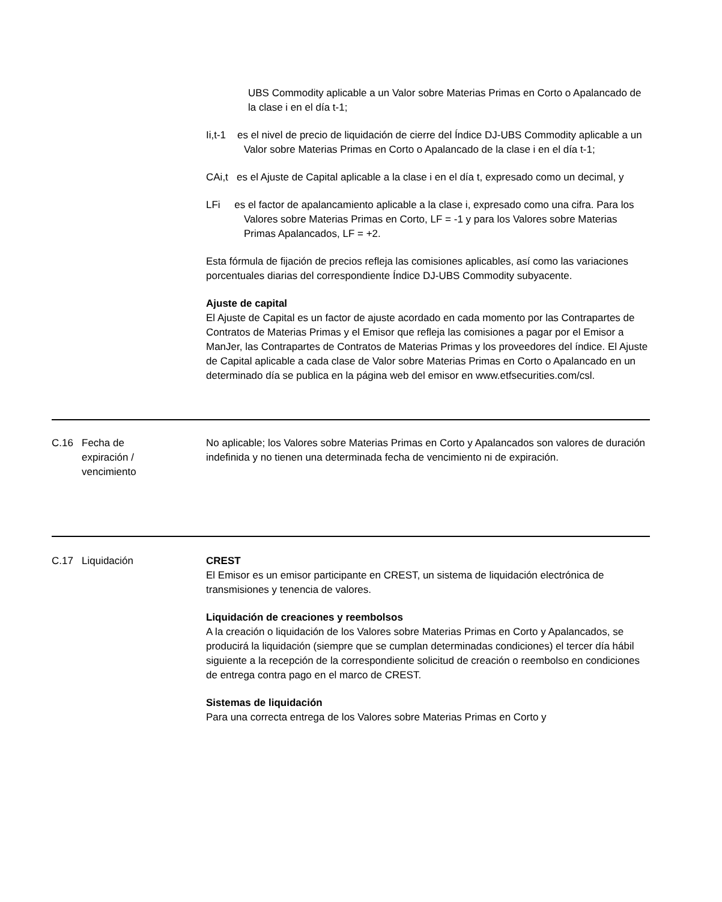UBS Commodity aplicable a un Valor sobre Materias Primas en Corto o Apalancado de la clase i en el día t-1;
Ii,t-1 es el nivel de precio de liquidación de cierre del Índice DJ-UBS Commodity aplicable a un Valor sobre Materias Primas en Corto o Apalancado de la clase i en el día t-1;
CAi,t es el Ajuste de Capital aplicable a la clase i en el día t, expresado como un decimal, y
LFi es el factor de apalancamiento aplicable a la clase i, expresado como una cifra. Para los Valores sobre Materias Primas en Corto, LF = -1 y para los Valores sobre Materias Primas Apalancados, LF = +2.
Esta fórmula de fijación de precios refleja las comisiones aplicables, así como las variaciones porcentuales diarias del correspondiente Índice DJ-UBS Commodity subyacente.
Ajuste de capital
El Ajuste de Capital es un factor de ajuste acordado en cada momento por las Contrapartes de Contratos de Materias Primas y el Emisor que refleja las comisiones a pagar por el Emisor a ManJer, las Contrapartes de Contratos de Materias Primas y los proveedores del índice. El Ajuste de Capital aplicable a cada clase de Valor sobre Materias Primas en Corto o Apalancado en un determinado día se publica en la página web del emisor en www.etfsecurities.com/csl.
C.16 Fecha de
expiración /
vencimiento
No aplicable; los Valores sobre Materias Primas en Corto y Apalancados son valores de duración indefinida y no tienen una determinada fecha de vencimiento ni de expiración.
C.17 Liquidación CREST
El Emisor es un emisor participante en CREST, un sistema de liquidación electrónica de transmisiones y tenencia de valores.
Liquidación de creaciones y reembolsos
A la creación o liquidación de los Valores sobre Materias Primas en Corto y Apalancados, se producirá la liquidación (siempre que se cumplan determinadas condiciones) el tercer día hábil siguiente a la recepción de la correspondiente solicitud de creación o reembolso en condiciones de entrega contra pago en el marco de CREST.
Sistemas de liquidación
Para una correcta entrega de los Valores sobre Materias Primas en Corto y